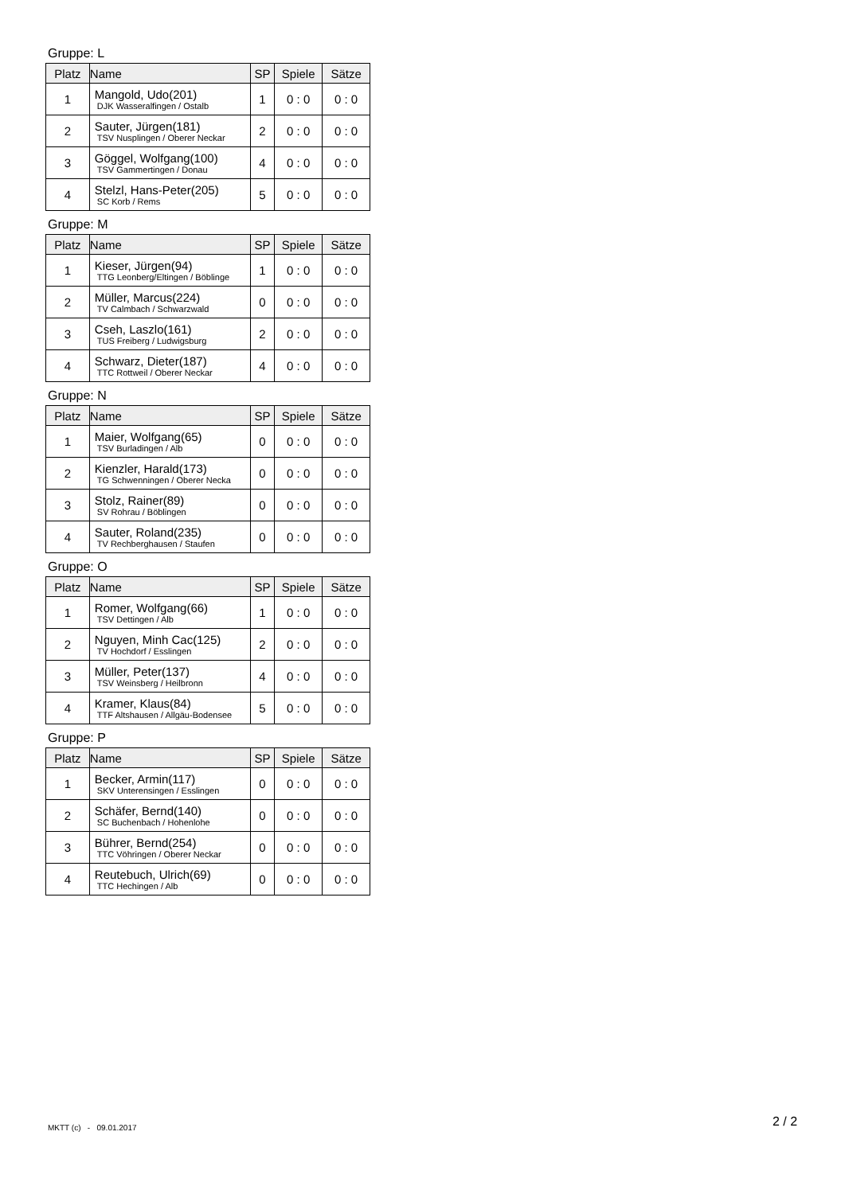Gruppe: L
| Platz | Name | SP | Spiele | Sätze |
| --- | --- | --- | --- | --- |
| 1 | Mangold, Udo(201) DJK Wasseralfingen / Ostalb | 1 | 0 : 0 | 0 : 0 |
| 2 | Sauter, Jürgen(181) TSV Nusplingen / Oberer Neckar | 2 | 0 : 0 | 0 : 0 |
| 3 | Göggel, Wolfgang(100) TSV Gammertingen / Donau | 4 | 0 : 0 | 0 : 0 |
| 4 | Stelzl, Hans-Peter(205) SC Korb / Rems | 5 | 0 : 0 | 0 : 0 |
Gruppe: M
| Platz | Name | SP | Spiele | Sätze |
| --- | --- | --- | --- | --- |
| 1 | Kieser, Jürgen(94) TTG Leonberg/Eltingen / Böblinge | 1 | 0 : 0 | 0 : 0 |
| 2 | Müller, Marcus(224) TV Calmbach / Schwarzwald | 0 | 0 : 0 | 0 : 0 |
| 3 | Cseh, Laszlo(161) TUS Freiberg / Ludwigsburg | 2 | 0 : 0 | 0 : 0 |
| 4 | Schwarz, Dieter(187) TTC Rottweil / Oberer Neckar | 4 | 0 : 0 | 0 : 0 |
Gruppe: N
| Platz | Name | SP | Spiele | Sätze |
| --- | --- | --- | --- | --- |
| 1 | Maier, Wolfgang(65) TSV Burladingen / Alb | 0 | 0 : 0 | 0 : 0 |
| 2 | Kienzler, Harald(173) TG Schwenningen / Oberer Necka | 0 | 0 : 0 | 0 : 0 |
| 3 | Stolz, Rainer(89) SV Rohrau / Böblingen | 0 | 0 : 0 | 0 : 0 |
| 4 | Sauter, Roland(235) TV Rechberghausen / Staufen | 0 | 0 : 0 | 0 : 0 |
Gruppe: O
| Platz | Name | SP | Spiele | Sätze |
| --- | --- | --- | --- | --- |
| 1 | Romer, Wolfgang(66) TSV Dettingen / Alb | 1 | 0 : 0 | 0 : 0 |
| 2 | Nguyen, Minh Cac(125) TV Hochdorf / Esslingen | 2 | 0 : 0 | 0 : 0 |
| 3 | Müller, Peter(137) TSV Weinsberg / Heilbronn | 4 | 0 : 0 | 0 : 0 |
| 4 | Kramer, Klaus(84) TTF Altshausen / Allgäu-Bodensee | 5 | 0 : 0 | 0 : 0 |
Gruppe: P
| Platz | Name | SP | Spiele | Sätze |
| --- | --- | --- | --- | --- |
| 1 | Becker, Armin(117) SKV Unterensingen / Esslingen | 0 | 0 : 0 | 0 : 0 |
| 2 | Schäfer, Bernd(140) SC Buchenbach / Hohenlohe | 0 | 0 : 0 | 0 : 0 |
| 3 | Bührer, Bernd(254) TTC Vöhringen / Oberer Neckar | 0 | 0 : 0 | 0 : 0 |
| 4 | Reutebuch, Ulrich(69) TTC Hechingen / Alb | 0 | 0 : 0 | 0 : 0 |
MKTT (c) - 09.01.2017 2 / 2